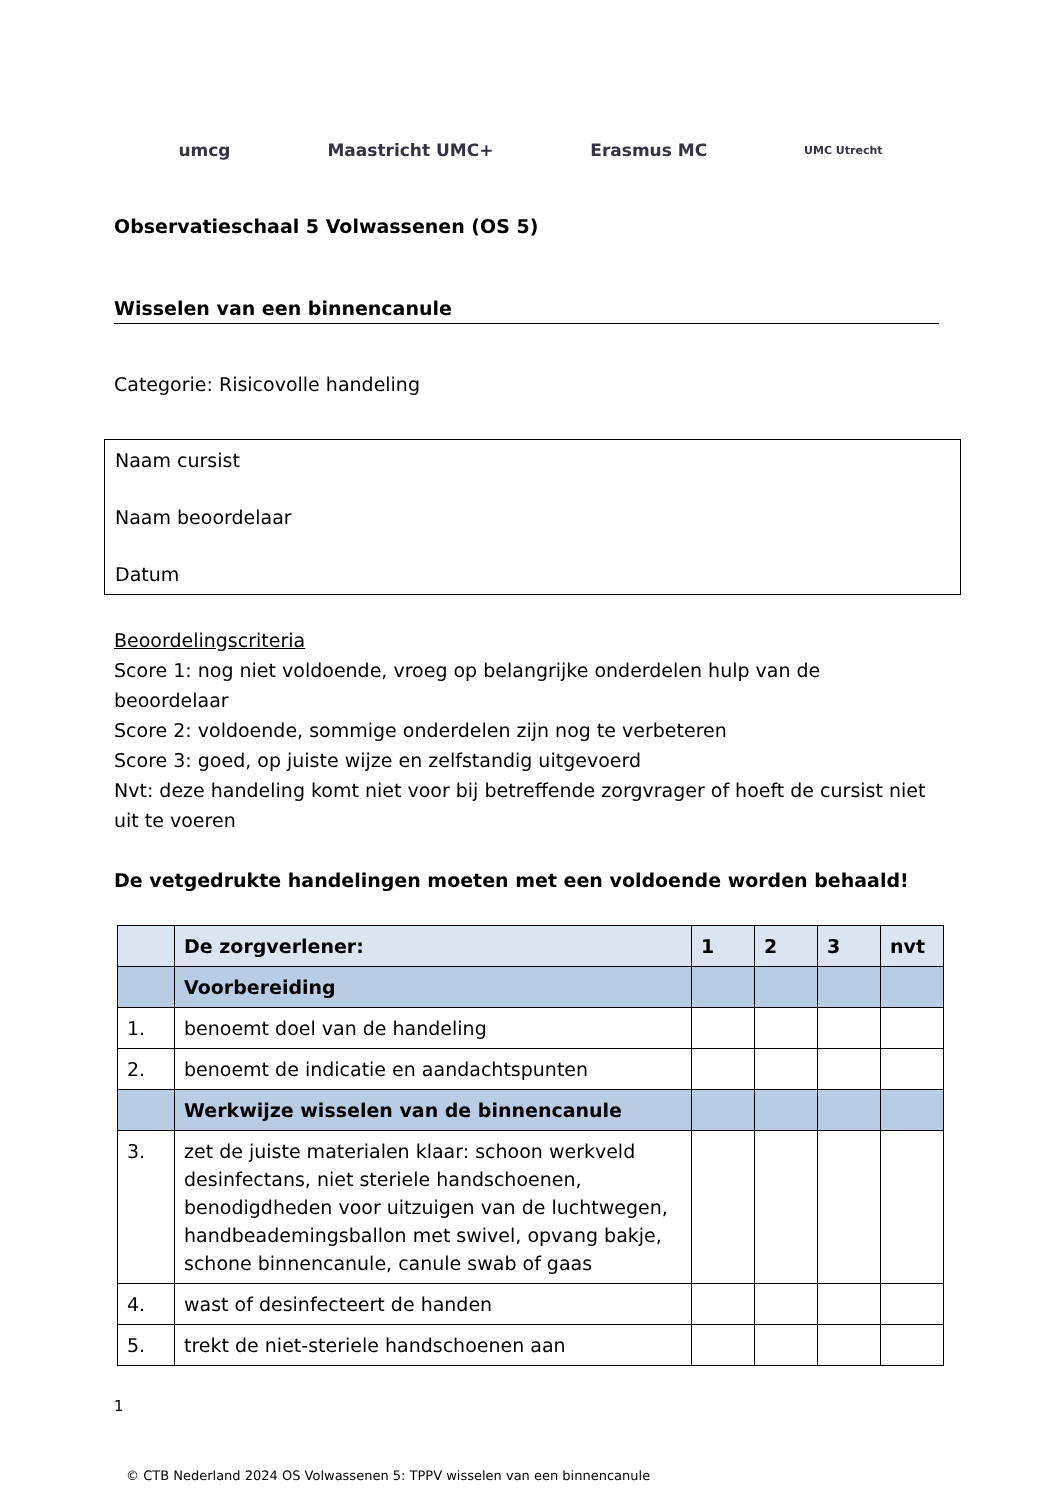umcg Maastricht UMC+ Erasmus MC UMC Utrecht
Observatieschaal 5 Volwassenen (OS 5)
Wisselen van een binnencanule
Categorie: Risicovolle handeling
Naam cursist
Naam beoordelaar
Datum
Beoordelingscriteria
Score 1: nog niet voldoende, vroeg op belangrijke onderdelen hulp van de beoordelaar
Score 2: voldoende, sommige onderdelen zijn nog te verbeteren
Score 3: goed, op juiste wijze en zelfstandig uitgevoerd
Nvt: deze handeling komt niet voor bij betreffende zorgvrager of hoeft de cursist niet uit te voeren
De vetgedrukte handelingen moeten met een voldoende worden behaald!
| | De zorgverlener: | 1 | 2 | 3 | nvt |
| --- | --- | --- | --- | --- | --- |
| | Voorbereiding | | | | |
| 1. | benoemt doel van de handeling | | | | |
| 2. | benoemt de indicatie en aandachtspunten | | | | |
| | Werkwijze wisselen van de binnencanule | | | | |
| 3. | zet de juiste materialen klaar: schoon werkveld desinfectans, niet steriele handschoenen, benodigdheden voor uitzuigen van de luchtwegen, handbeademingsballon met swivel, opvang bakje, schone binnencanule, canule swab of gaas | | | | |
| 4. | wast of desinfecteert de handen | | | | |
| 5. | trekt de niet-steriele handschoenen aan | | | | |
1
© CTB Nederland 2024 OS Volwassenen 5: TPPV wisselen van een binnencanule